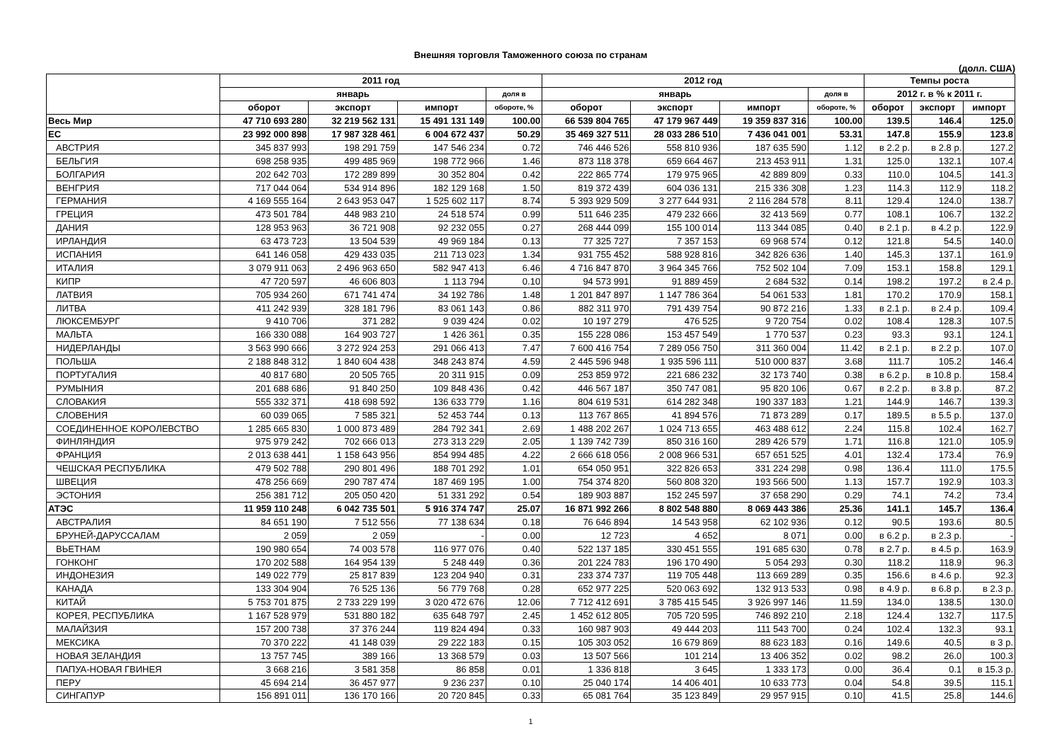Внешняя торговля Таможенного союза по странам
(долл. США)
| | 2011 год | | | | 2012 год | | | | Темпы роста | | |
| --- | --- | --- | --- | --- | --- | --- | --- | --- | --- | --- | --- |
| | январь | | | доля в | январь | | | доля в | 2012 г. в % к 2011 г. | | |
| | оборот | экспорт | импорт | обороте, % | оборот | экспорт | импорт | обороте, % | оборот | экспорт | импорт |
| Весь Мир | 47 710 693 280 | 32 219 562 131 | 15 491 131 149 | 100.00 | 66 539 804 765 | 47 179 967 449 | 19 359 837 316 | 100.00 | 139.5 | 146.4 | 125.0 |
| ЕС | 23 992 000 898 | 17 987 328 461 | 6 004 672 437 | 50.29 | 35 469 327 511 | 28 033 286 510 | 7 436 041 001 | 53.31 | 147.8 | 155.9 | 123.8 |
| АВСТРИЯ | 345 837 993 | 198 291 759 | 147 546 234 | 0.72 | 746 446 526 | 558 810 936 | 187 635 590 | 1.12 | в 2.2 р. | в 2.8 р. | 127.2 |
| БЕЛЬГИЯ | 698 258 935 | 499 485 969 | 198 772 966 | 1.46 | 873 118 378 | 659 664 467 | 213 453 911 | 1.31 | 125.0 | 132.1 | 107.4 |
| БОЛГАРИЯ | 202 642 703 | 172 289 899 | 30 352 804 | 0.42 | 222 865 774 | 179 975 965 | 42 889 809 | 0.33 | 110.0 | 104.5 | 141.3 |
| ВЕНГРИЯ | 717 044 064 | 534 914 896 | 182 129 168 | 1.50 | 819 372 439 | 604 036 131 | 215 336 308 | 1.23 | 114.3 | 112.9 | 118.2 |
| ГЕРМАНИЯ | 4 169 555 164 | 2 643 953 047 | 1 525 602 117 | 8.74 | 5 393 929 509 | 3 277 644 931 | 2 116 284 578 | 8.11 | 129.4 | 124.0 | 138.7 |
| ГРЕЦИЯ | 473 501 784 | 448 983 210 | 24 518 574 | 0.99 | 511 646 235 | 479 232 666 | 32 413 569 | 0.77 | 108.1 | 106.7 | 132.2 |
| ДАНИЯ | 128 953 963 | 36 721 908 | 92 232 055 | 0.27 | 268 444 099 | 155 100 014 | 113 344 085 | 0.40 | в 2.1 р. | в 4.2 р. | 122.9 |
| ИРЛАНДИЯ | 63 473 723 | 13 504 539 | 49 969 184 | 0.13 | 77 325 727 | 7 357 153 | 69 968 574 | 0.12 | 121.8 | 54.5 | 140.0 |
| ИСПАНИЯ | 641 146 058 | 429 433 035 | 211 713 023 | 1.34 | 931 755 452 | 588 928 816 | 342 826 636 | 1.40 | 145.3 | 137.1 | 161.9 |
| ИТАЛИЯ | 3 079 911 063 | 2 496 963 650 | 582 947 413 | 6.46 | 4 716 847 870 | 3 964 345 766 | 752 502 104 | 7.09 | 153.1 | 158.8 | 129.1 |
| КИПР | 47 720 597 | 46 606 803 | 1 113 794 | 0.10 | 94 573 991 | 91 889 459 | 2 684 532 | 0.14 | 198.2 | 197.2 | в 2.4 р. |
| ЛАТВИЯ | 705 934 260 | 671 741 474 | 34 192 786 | 1.48 | 1 201 847 897 | 1 147 786 364 | 54 061 533 | 1.81 | 170.2 | 170.9 | 158.1 |
| ЛИТВА | 411 242 939 | 328 181 796 | 83 061 143 | 0.86 | 882 311 970 | 791 439 754 | 90 872 216 | 1.33 | в 2.1 р. | в 2.4 р. | 109.4 |
| ЛЮКСЕМБУРГ | 9 410 706 | 371 282 | 9 039 424 | 0.02 | 10 197 279 | 476 525 | 9 720 754 | 0.02 | 108.4 | 128.3 | 107.5 |
| МАЛЬТА | 166 330 088 | 164 903 727 | 1 426 361 | 0.35 | 155 228 086 | 153 457 549 | 1 770 537 | 0.23 | 93.3 | 93.1 | 124.1 |
| НИДЕРЛАНДЫ | 3 563 990 666 | 3 272 924 253 | 291 066 413 | 7.47 | 7 600 416 754 | 7 289 056 750 | 311 360 004 | 11.42 | в 2.1 р. | в 2.2 р. | 107.0 |
| ПОЛЬША | 2 188 848 312 | 1 840 604 438 | 348 243 874 | 4.59 | 2 445 596 948 | 1 935 596 111 | 510 000 837 | 3.68 | 111.7 | 105.2 | 146.4 |
| ПОРТУГАЛИЯ | 40 817 680 | 20 505 765 | 20 311 915 | 0.09 | 253 859 972 | 221 686 232 | 32 173 740 | 0.38 | в 6.2 р. | в 10.8 р. | 158.4 |
| РУМЫНИЯ | 201 688 686 | 91 840 250 | 109 848 436 | 0.42 | 446 567 187 | 350 747 081 | 95 820 106 | 0.67 | в 2.2 р. | в 3.8 р. | 87.2 |
| СЛОВАКИЯ | 555 332 371 | 418 698 592 | 136 633 779 | 1.16 | 804 619 531 | 614 282 348 | 190 337 183 | 1.21 | 144.9 | 146.7 | 139.3 |
| СЛОВЕНИЯ | 60 039 065 | 7 585 321 | 52 453 744 | 0.13 | 113 767 865 | 41 894 576 | 71 873 289 | 0.17 | 189.5 | в 5.5 р. | 137.0 |
| СОЕДИНЕННОЕ КОРОЛЕВСТВО | 1 285 665 830 | 1 000 873 489 | 284 792 341 | 2.69 | 1 488 202 267 | 1 024 713 655 | 463 488 612 | 2.24 | 115.8 | 102.4 | 162.7 |
| ФИНЛЯНДИЯ | 975 979 242 | 702 666 013 | 273 313 229 | 2.05 | 1 139 742 739 | 850 316 160 | 289 426 579 | 1.71 | 116.8 | 121.0 | 105.9 |
| ФРАНЦИЯ | 2 013 638 441 | 1 158 643 956 | 854 994 485 | 4.22 | 2 666 618 056 | 2 008 966 531 | 657 651 525 | 4.01 | 132.4 | 173.4 | 76.9 |
| ЧЕШСКАЯ РЕСПУБЛИКА | 479 502 788 | 290 801 496 | 188 701 292 | 1.01 | 654 050 951 | 322 826 653 | 331 224 298 | 0.98 | 136.4 | 111.0 | 175.5 |
| ШВЕЦИЯ | 478 256 669 | 290 787 474 | 187 469 195 | 1.00 | 754 374 820 | 560 808 320 | 193 566 500 | 1.13 | 157.7 | 192.9 | 103.3 |
| ЭСТОНИЯ | 256 381 712 | 205 050 420 | 51 331 292 | 0.54 | 189 903 887 | 152 245 597 | 37 658 290 | 0.29 | 74.1 | 74.2 | 73.4 |
| АТЭС | 11 959 110 248 | 6 042 735 501 | 5 916 374 747 | 25.07 | 16 871 992 266 | 8 802 548 880 | 8 069 443 386 | 25.36 | 141.1 | 145.7 | 136.4 |
| АВСТРАЛИЯ | 84 651 190 | 7 512 556 | 77 138 634 | 0.18 | 76 646 894 | 14 543 958 | 62 102 936 | 0.12 | 90.5 | 193.6 | 80.5 |
| БРУНЕЙ-ДАРУССАЛАМ | 2 059 | 2 059 | - | 0.00 | 12 723 | 4 652 | 8 071 | 0.00 | в 6.2 р. | в 2.3 р. | - |
| ВЬЕТНАМ | 190 980 654 | 74 003 578 | 116 977 076 | 0.40 | 522 137 185 | 330 451 555 | 191 685 630 | 0.78 | в 2.7 р. | в 4.5 р. | 163.9 |
| ГОНКОНГ | 170 202 588 | 164 954 139 | 5 248 449 | 0.36 | 201 224 783 | 196 170 490 | 5 054 293 | 0.30 | 118.2 | 118.9 | 96.3 |
| ИНДОНЕЗИЯ | 149 022 779 | 25 817 839 | 123 204 940 | 0.31 | 233 374 737 | 119 705 448 | 113 669 289 | 0.35 | 156.6 | в 4.6 р. | 92.3 |
| КАНАДА | 133 304 904 | 76 525 136 | 56 779 768 | 0.28 | 652 977 225 | 520 063 692 | 132 913 533 | 0.98 | в 4.9 р. | в 6.8 р. | в 2.3 р. |
| КИТАЙ | 5 753 701 875 | 2 733 229 199 | 3 020 472 676 | 12.06 | 7 712 412 691 | 3 785 415 545 | 3 926 997 146 | 11.59 | 134.0 | 138.5 | 130.0 |
| КОРЕЯ, РЕСПУБЛИКА | 1 167 528 979 | 531 880 182 | 635 648 797 | 2.45 | 1 452 612 805 | 705 720 595 | 746 892 210 | 2.18 | 124.4 | 132.7 | 117.5 |
| МАЛАЙЗИЯ | 157 200 738 | 37 376 244 | 119 824 494 | 0.33 | 160 987 903 | 49 444 203 | 111 543 700 | 0.24 | 102.4 | 132.3 | 93.1 |
| МЕКСИКА | 70 370 222 | 41 148 039 | 29 222 183 | 0.15 | 105 303 052 | 16 679 869 | 88 623 183 | 0.16 | 149.6 | 40.5 | в 3 р. |
| НОВАЯ ЗЕЛАНДИЯ | 13 757 745 | 389 166 | 13 368 579 | 0.03 | 13 507 566 | 101 214 | 13 406 352 | 0.02 | 98.2 | 26.0 | 100.3 |
| ПАПУА-НОВАЯ ГВИНЕЯ | 3 668 216 | 3 581 358 | 86 858 | 0.01 | 1 336 818 | 3 645 | 1 333 173 | 0.00 | 36.4 | 0.1 | в 15.3 р. |
| ПЕРУ | 45 694 214 | 36 457 977 | 9 236 237 | 0.10 | 25 040 174 | 14 406 401 | 10 633 773 | 0.04 | 54.8 | 39.5 | 115.1 |
| СИНГАПУР | 156 891 011 | 136 170 166 | 20 720 845 | 0.33 | 65 081 764 | 35 123 849 | 29 957 915 | 0.10 | 41.5 | 25.8 | 144.6 |
1